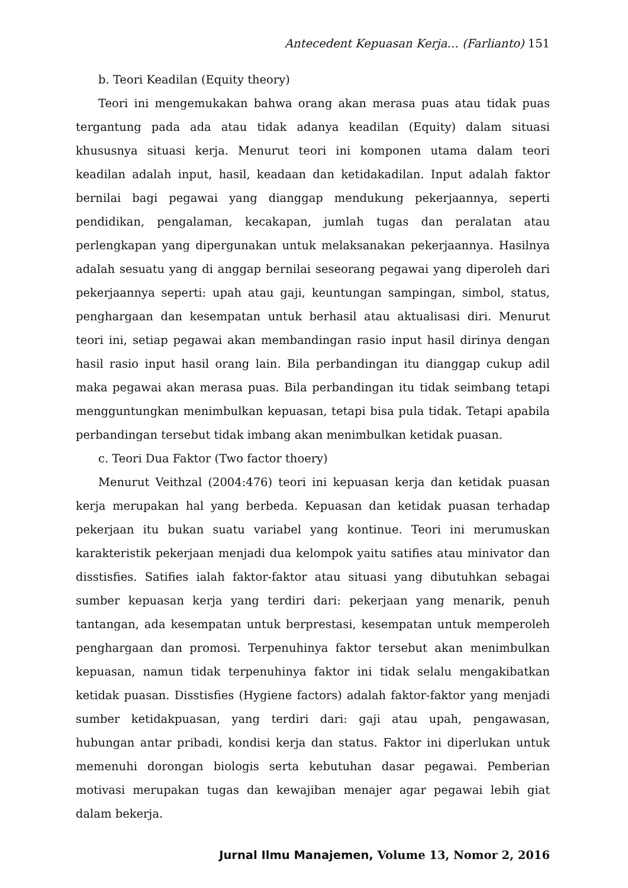Antecedent Kepuasan Kerja… (Farlianto) 151
b. Teori Keadilan (Equity theory)
Teori ini mengemukakan bahwa orang akan merasa puas atau tidak puas tergantung pada ada atau tidak adanya keadilan (Equity) dalam situasi khususnya situasi kerja. Menurut teori ini komponen utama dalam teori keadilan adalah input, hasil, keadaan dan ketidakadilan. Input adalah faktor bernilai bagi pegawai yang dianggap mendukung pekerjaannya, seperti pendidikan, pengalaman, kecakapan, jumlah tugas dan peralatan atau perlengkapan yang dipergunakan untuk melaksanakan pekerjaannya. Hasilnya adalah sesuatu yang di anggap bernilai seseorang pegawai yang diperoleh dari pekerjaannya seperti: upah atau gaji, keuntungan sampingan, simbol, status, penghargaan dan kesempatan untuk berhasil atau aktualisasi diri. Menurut teori ini, setiap pegawai akan membandingan rasio input hasil dirinya dengan hasil rasio input hasil orang lain. Bila perbandingan itu dianggap cukup adil maka pegawai akan merasa puas. Bila perbandingan itu tidak seimbang tetapi mengguntungkan menimbulkan kepuasan, tetapi bisa pula tidak. Tetapi apabila perbandingan tersebut tidak imbang akan menimbulkan ketidak puasan.
c. Teori Dua Faktor (Two factor thoery)
Menurut Veithzal (2004:476) teori ini kepuasan kerja dan ketidak puasan kerja merupakan hal yang berbeda. Kepuasan dan ketidak puasan terhadap pekerjaan itu bukan suatu variabel yang kontinue. Teori ini merumuskan karakteristik pekerjaan menjadi dua kelompok yaitu satifies atau minivator dan disstisfies. Satifies ialah faktor-faktor atau situasi yang dibutuhkan sebagai sumber kepuasan kerja yang terdiri dari: pekerjaan yang menarik, penuh tantangan, ada kesempatan untuk berprestasi, kesempatan untuk memperoleh penghargaan dan promosi. Terpenuhinya faktor tersebut akan menimbulkan kepuasan, namun tidak terpenuhinya faktor ini tidak selalu mengakibatkan ketidak puasan. Disstisfies (Hygiene factors) adalah faktor-faktor yang menjadi sumber ketidakpuasan, yang terdiri dari: gaji atau upah, pengawasan, hubungan antar pribadi, kondisi kerja dan status. Faktor ini diperlukan untuk memenuhi dorongan biologis serta kebutuhan dasar pegawai. Pemberian motivasi merupakan tugas dan kewajiban menajer agar pegawai lebih giat dalam bekerja.
Jurnal Ilmu Manajemen, Volume 13, Nomor 2, 2016